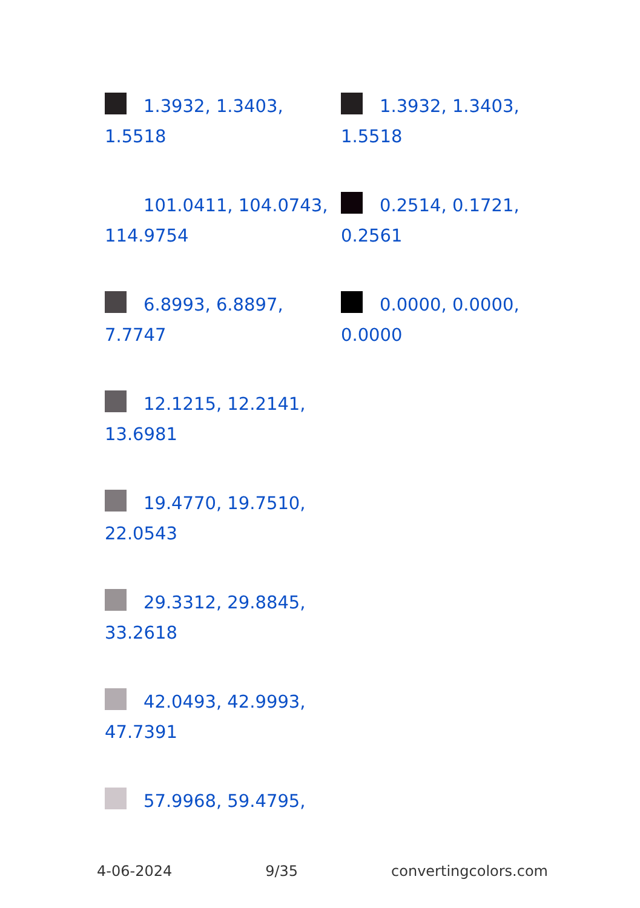1.3932, 1.3403, 1.5518
101.0411, 104.0743, 114.9754
6.8993, 6.8897, 7.7747
12.1215, 12.2141, 13.6981
19.4770, 19.7510, 22.0543
29.3312, 29.8845, 33.2618
42.0493, 42.9993, 47.7391
57.9968, 59.4795,
1.3932, 1.3403, 1.5518
0.2514, 0.1721, 0.2561
0.0000, 0.0000, 0.0000
4-06-2024 9/35 convertingcolors.com